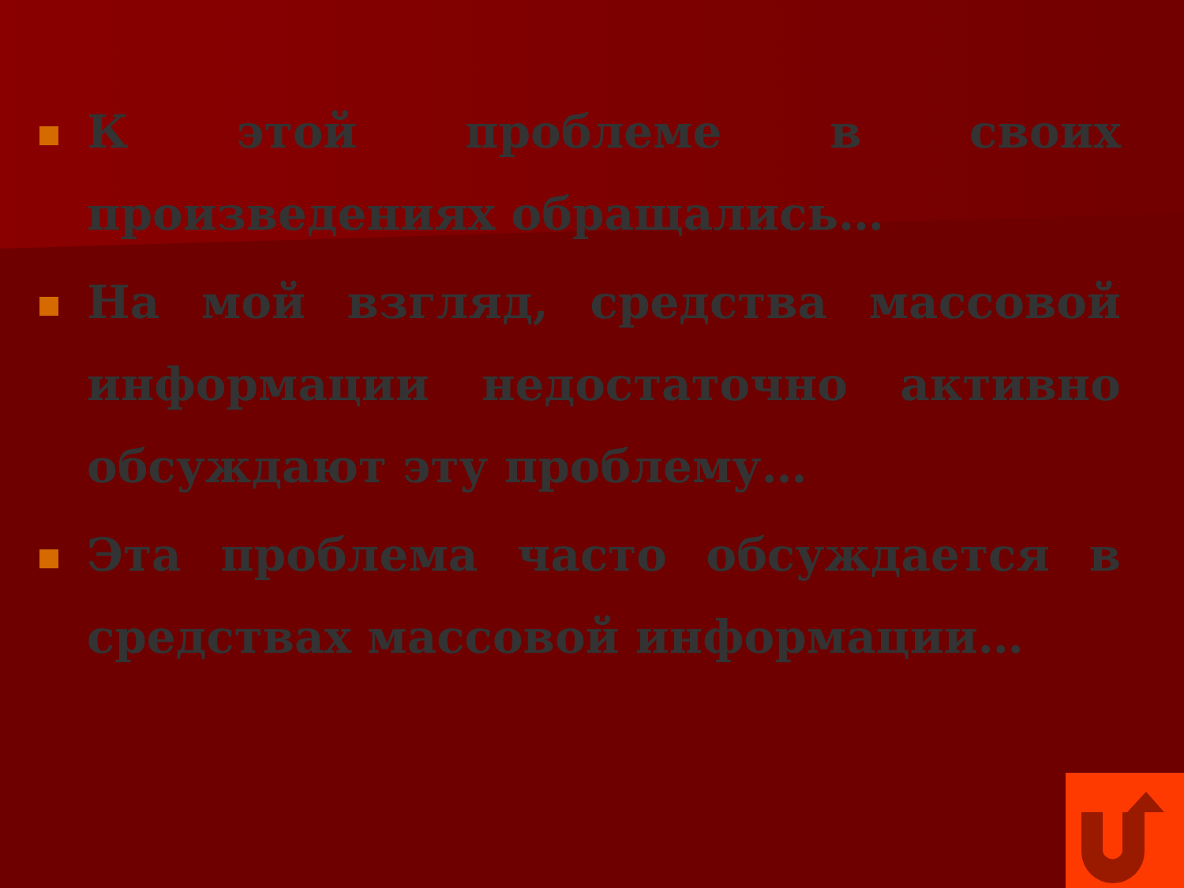К этой проблеме в своих произведениях обращались…
На мой взгляд, средства массовой информации недостаточно активно обсуждают эту проблему…
Эта проблема часто обсуждается в средствах массовой информации…